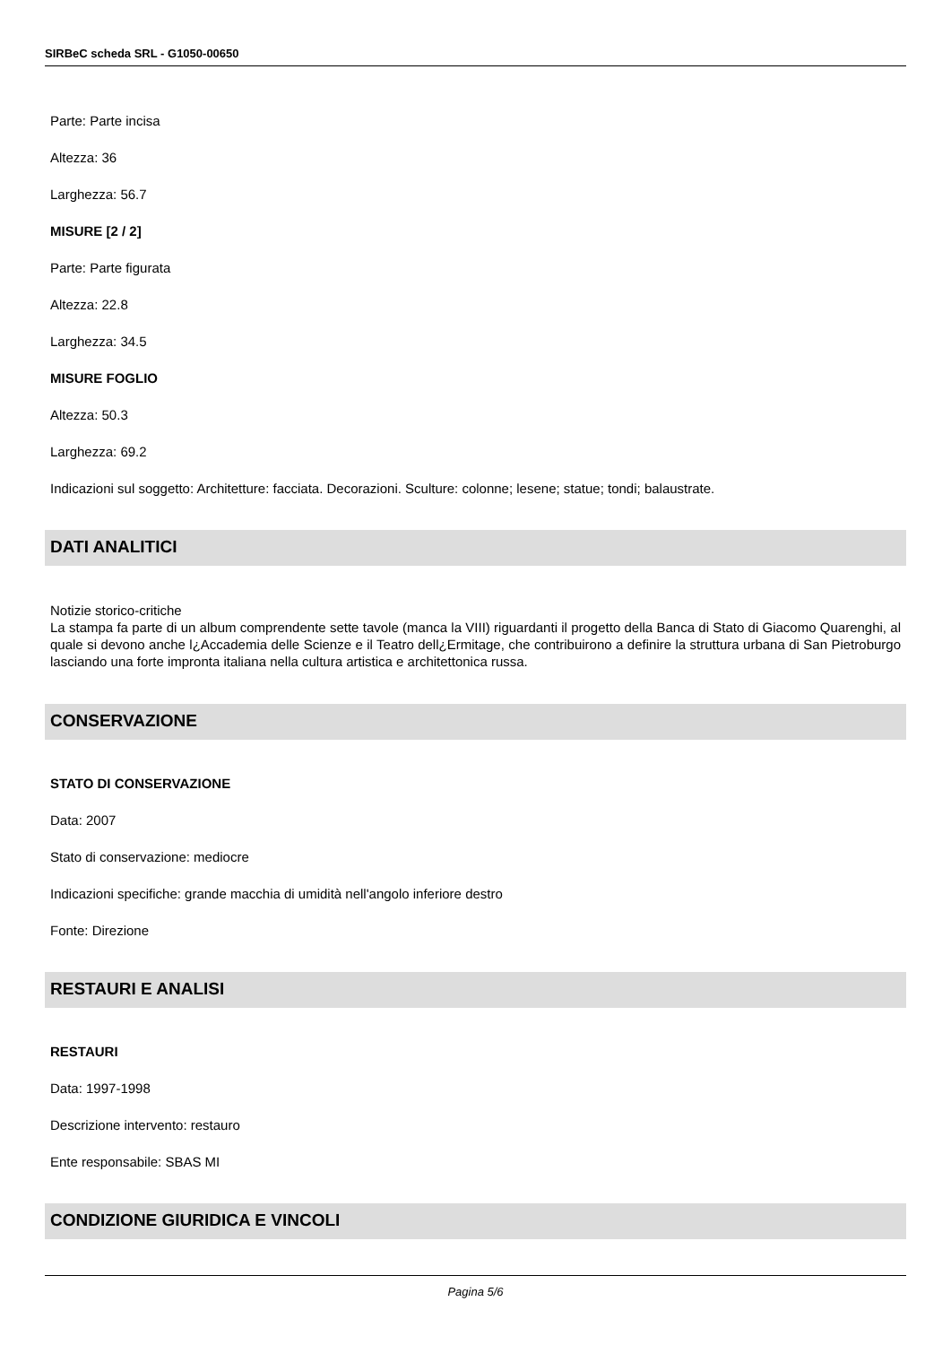SIRBeC scheda SRL - G1050-00650
Parte: Parte incisa
Altezza: 36
Larghezza: 56.7
MISURE [2 / 2]
Parte: Parte figurata
Altezza: 22.8
Larghezza: 34.5
MISURE FOGLIO
Altezza: 50.3
Larghezza: 69.2
Indicazioni sul soggetto: Architetture: facciata. Decorazioni. Sculture: colonne; lesene; statue; tondi; balaustrate.
DATI ANALITICI
Notizie storico-critiche
La stampa fa parte di un album comprendente sette tavole (manca la VIII) riguardanti il progetto della Banca di Stato di Giacomo Quarenghi, al quale si devono anche l¿Accademia delle Scienze e il Teatro dell¿Ermitage, che contribuirono a definire la struttura urbana di San Pietroburgo lasciando una forte impronta italiana nella cultura artistica e architettonica russa.
CONSERVAZIONE
STATO DI CONSERVAZIONE
Data: 2007
Stato di conservazione: mediocre
Indicazioni specifiche: grande macchia di umidità nell'angolo inferiore destro
Fonte: Direzione
RESTAURI E ANALISI
RESTAURI
Data: 1997-1998
Descrizione intervento: restauro
Ente responsabile: SBAS MI
CONDIZIONE GIURIDICA E VINCOLI
Pagina 5/6